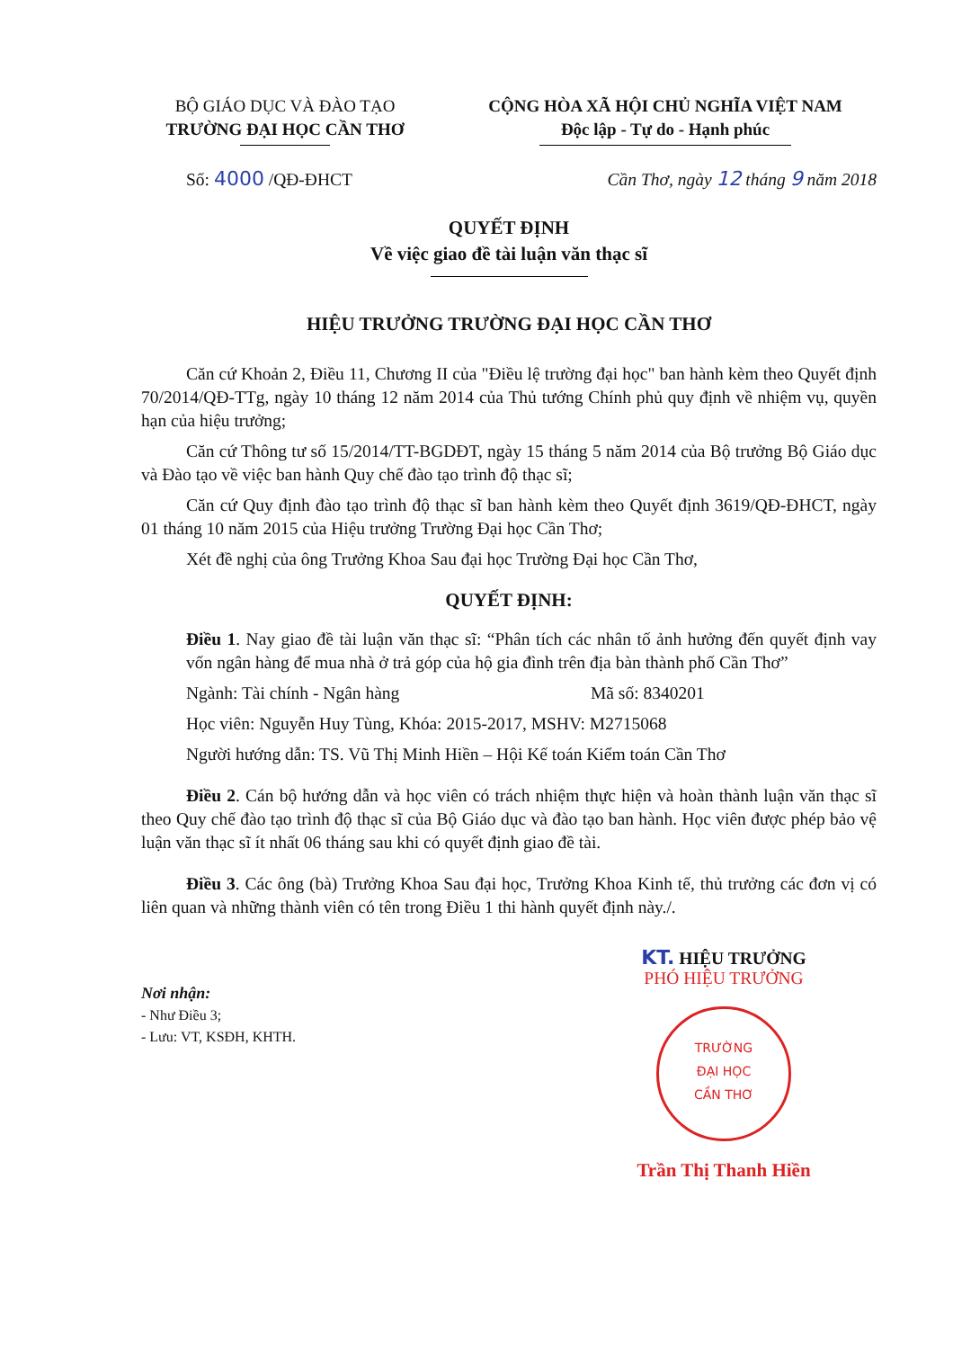BỘ GIÁO DỤC VÀ ĐÀO TẠO
TRƯỜNG ĐẠI HỌC CẦN THƠ
CỘNG HÒA XÃ HỘI CHỦ NGHĨA VIỆT NAM
Độc lập - Tự do - Hạnh phúc
Số: 4000 /QĐ-ĐHCT Cần Thơ, ngày 12 tháng 9 năm 2018
QUYẾT ĐỊNH
Về việc giao đề tài luận văn thạc sĩ
HIỆU TRƯỞNG TRƯỜNG ĐẠI HỌC CẦN THƠ
Căn cứ Khoản 2, Điều 11, Chương II của "Điều lệ trường đại học" ban hành kèm theo Quyết định 70/2014/QĐ-TTg, ngày 10 tháng 12 năm 2014 của Thủ tướng Chính phủ quy định về nhiệm vụ, quyền hạn của hiệu trưởng;
Căn cứ Thông tư số 15/2014/TT-BGDĐT, ngày 15 tháng 5 năm 2014 của Bộ trưởng Bộ Giáo dục và Đào tạo về việc ban hành Quy chế đào tạo trình độ thạc sĩ;
Căn cứ Quy định đào tạo trình độ thạc sĩ ban hành kèm theo Quyết định 3619/QĐ-ĐHCT, ngày 01 tháng 10 năm 2015 của Hiệu trưởng Trường Đại học Cần Thơ;
Xét đề nghị của ông Trưởng Khoa Sau đại học Trường Đại học Cần Thơ,
QUYẾT ĐỊNH:
Điều 1. Nay giao đề tài luận văn thạc sĩ: “Phân tích các nhân tố ảnh hưởng đến quyết định vay vốn ngân hàng để mua nhà ở trả góp của hộ gia đình trên địa bàn thành phố Cần Thơ”
Ngành: Tài chính - Ngân hàng Mã số: 8340201
Học viên: Nguyễn Huy Tùng, Khóa: 2015-2017, MSHV: M2715068
Người hướng dẫn: TS. Vũ Thị Minh Hiền – Hội Kế toán Kiểm toán Cần Thơ
Điều 2. Cán bộ hướng dẫn và học viên có trách nhiệm thực hiện và hoàn thành luận văn thạc sĩ theo Quy chế đào tạo trình độ thạc sĩ của Bộ Giáo dục và đào tạo ban hành. Học viên được phép bảo vệ luận văn thạc sĩ ít nhất 06 tháng sau khi có quyết định giao đề tài.
Điều 3. Các ông (bà) Trưởng Khoa Sau đại học, Trưởng Khoa Kinh tế, thủ trưởng các đơn vị có liên quan và những thành viên có tên trong Điều 1 thi hành quyết định này./.
Nơi nhận:
- Như Điều 3;
- Lưu: VT, KSĐH, KHTH.
KT. HIỆU TRƯỞNG
PHÓ HIỆU TRƯỞNG
TRƯỜNG
ĐẠI HỌC
CẦN THƠ
Trần Thị Thanh Hiền